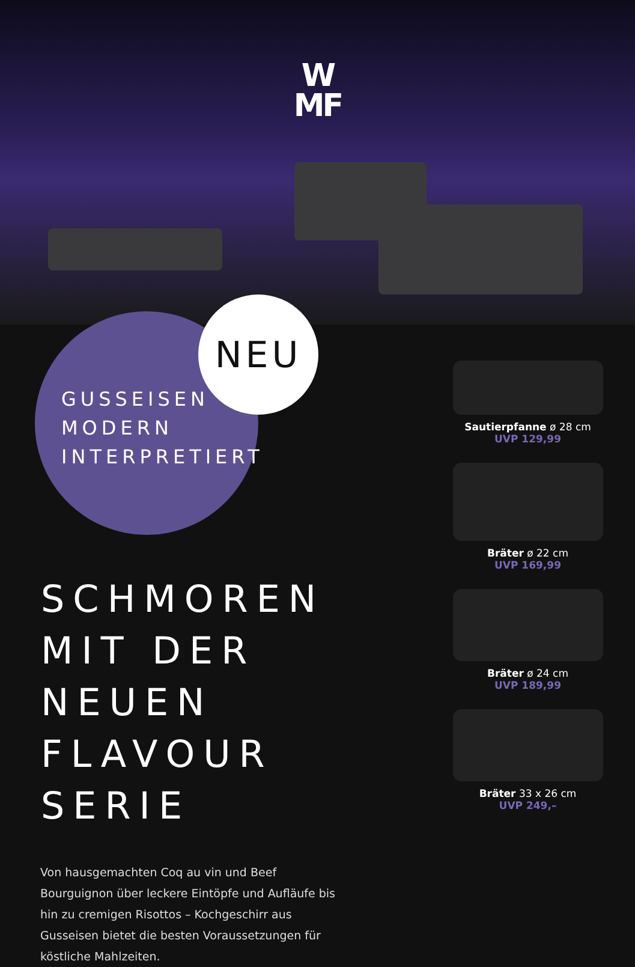W
MF
NEU
GUSSEISEN
MODERN
INTERPRETIERT
SCHMOREN
MIT DER NEUEN
FLAVOUR SERIE
Von hausgemachten Coq au vin und Beef Bourguignon über leckere Eintöpfe und Aufläufe bis hin zu cremigen Risottos – Kochgeschirr aus Gusseisen bietet die besten Voraussetzungen für köstliche Mahlzeiten.
Sautierpfanne ø 28 cm
UVP 129,99
Bräter ø 22 cm
UVP 169,99
Bräter ø 24 cm
UVP 189,99
Bräter 33 x 26 cm
UVP 249,–